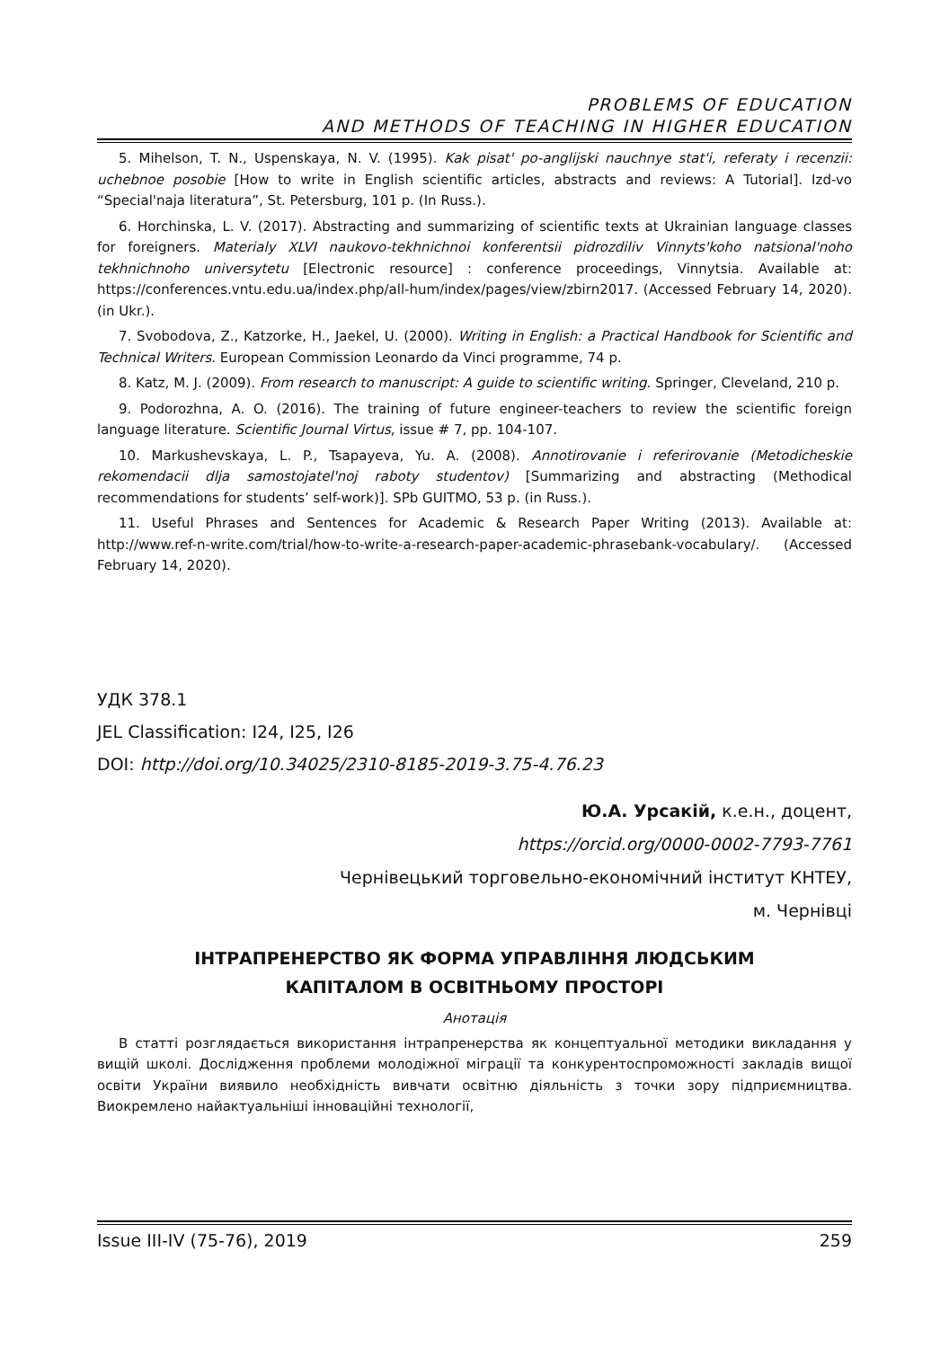PROBLEMS OF EDUCATION
AND METHODS OF TEACHING IN HIGHER EDUCATION
5. Mihelson, T. N., Uspenskaya, N. V. (1995). Kak pisat' po-anglijski nauchnye stat'i, referaty i recenzii: uchebnoe posobie [How to write in English scientific articles, abstracts and reviews: A Tutorial]. Izd-vo “Special'naja literatura”, St. Petersburg, 101 p. (In Russ.).
6. Horchinska, L. V. (2017). Abstracting and summarizing of scientific texts at Ukrainian language classes for foreigners. Materialy XLVI naukovo-tekhnichnoi konferentsii pidrozdiliv Vinnyts'koho natsional'noho tekhnichnoho universytetu [Electronic resource] : conference proceedings, Vinnytsia. Available at: https://conferences.vntu.edu.ua/index.php/all-hum/index/pages/view/zbirn2017. (Accessed February 14, 2020). (in Ukr.).
7. Svobodova, Z., Katzorke, H., Jaekel, U. (2000). Writing in English: a Practical Handbook for Scientific and Technical Writers. European Commission Leonardo da Vinci programme, 74 p.
8. Katz, M. J. (2009). From research to manuscript: A guide to scientific writing. Springer, Cleveland, 210 p.
9. Podorozhna, A. O. (2016). The training of future engineer-teachers to review the scientific foreign language literature. Scientific Journal Virtus, issue # 7, pp. 104-107.
10. Markushevskaya, L. P., Tsapayeva, Yu. A. (2008). Annotirovanie i referirovanie (Metodicheskie rekomendacii dlja samostojatel'noj raboty studentov) [Summarizing and abstracting (Methodical recommendations for students’ self-work)]. SPb GUITMO, 53 p. (in Russ.).
11. Useful Phrases and Sentences for Academic & Research Paper Writing (2013). Available at: http://www.ref-n-write.com/trial/how-to-write-a-research-paper-academic-phrasebank-vocabulary/. (Accessed February 14, 2020).
УДК 378.1
JEL Classification: I24, I25, I26
DOI: http://doi.org/10.34025/2310-8185-2019-3.75-4.76.23
Ю.А. Урсакій, к.е.н., доцент,
https://orcid.org/0000-0002-7793-7761
Чернівецький торговельно-економічний інститут КНТЕУ,
м. Чернівці
ІНТРАПРЕНЕРСТВО ЯК ФОРМА УПРАВЛІННЯ ЛЮДСЬКИМ
КАПІТАЛОМ В ОСВІТНЬОМУ ПРОСТОРІ
Анотація
В статті розглядається використання інтрапренерства як концептуальної методики викладання у вищій школі. Дослідження проблеми молодіжної міграції та конкурентоспроможності закладів вищої освіти України виявило необхідність вивчати освітню діяльність з точки зору підприємництва. Виокремлено найактуальніші інноваційні технології,
Issue III-IV (75-76), 2019 259